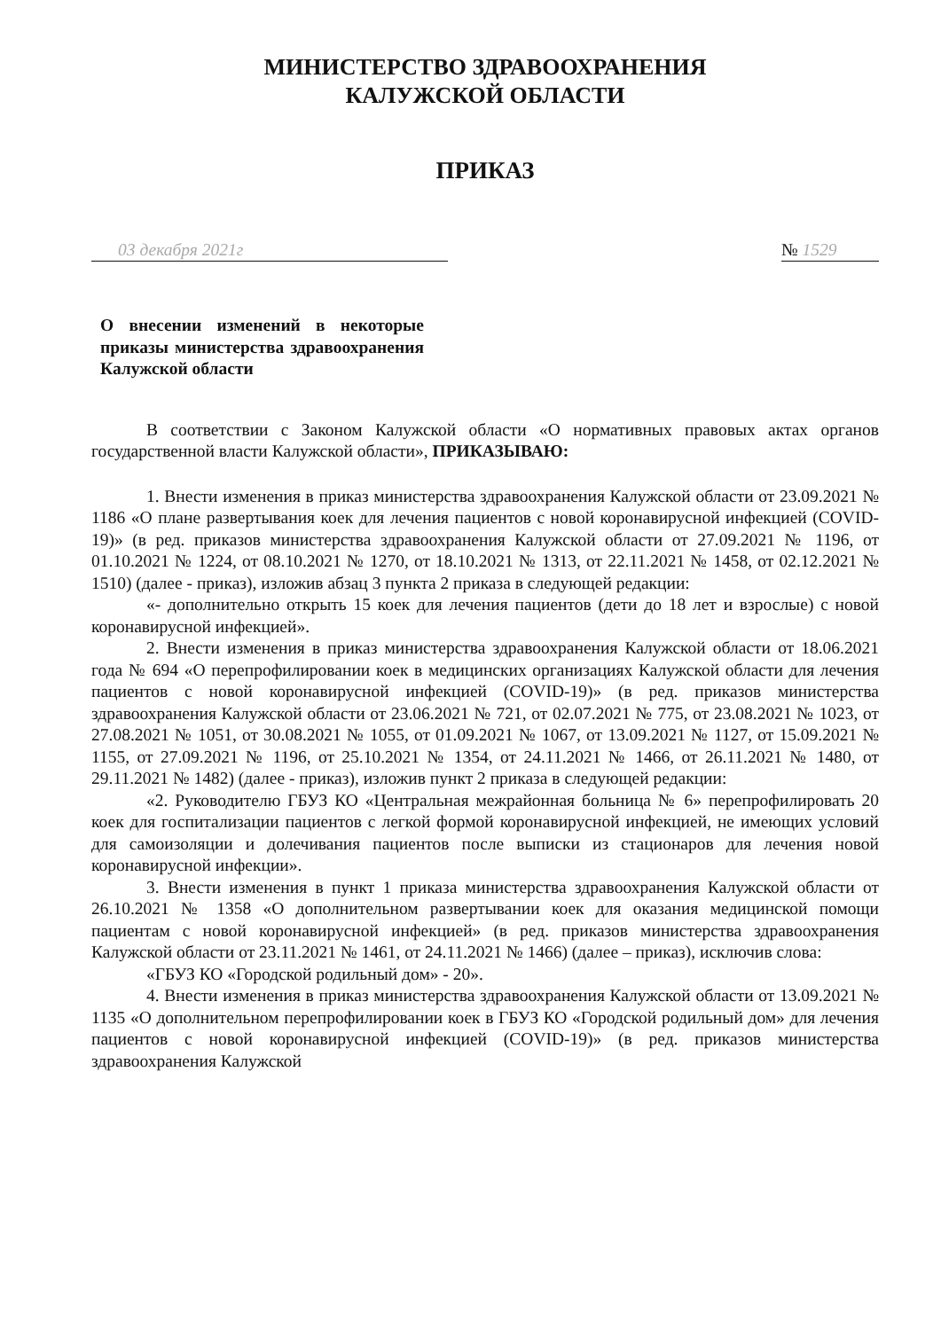МИНИСТЕРСТВО ЗДРАВООХРАНЕНИЯ
КАЛУЖСКОЙ ОБЛАСТИ
ПРИКАЗ
03 декабря 2021г № 1529
О внесении изменений в некоторые приказы министерства здравоохранения Калужской области
В соответствии с Законом Калужской области «О нормативных правовых актах органов государственной власти Калужской области», ПРИКАЗЫВАЮ:
1. Внести изменения в приказ министерства здравоохранения Калужской области от 23.09.2021 № 1186 «О плане развертывания коек для лечения пациентов с новой коронавирусной инфекцией (COVID-19)» (в ред. приказов министерства здравоохранения Калужской области от 27.09.2021 № 1196, от 01.10.2021 № 1224, от 08.10.2021 № 1270, от 18.10.2021 № 1313, от 22.11.2021 № 1458, от 02.12.2021 № 1510) (далее - приказ), изложив абзац 3 пункта 2 приказа в следующей редакции:
«- дополнительно открыть 15 коек для лечения пациентов (дети до 18 лет и взрослые) с новой коронавирусной инфекцией».
2. Внести изменения в приказ министерства здравоохранения Калужской области от 18.06.2021 года № 694 «О перепрофилировании коек в медицинских организациях Калужской области для лечения пациентов с новой коронавирусной инфекцией (COVID-19)» (в ред. приказов министерства здравоохранения Калужской области от 23.06.2021 № 721, от 02.07.2021 № 775, от 23.08.2021 № 1023, от 27.08.2021 № 1051, от 30.08.2021 № 1055, от 01.09.2021 № 1067, от 13.09.2021 № 1127, от 15.09.2021 № 1155, от 27.09.2021 № 1196, от 25.10.2021 № 1354, от 24.11.2021 № 1466, от 26.11.2021 № 1480, от 29.11.2021 № 1482) (далее - приказ), изложив пункт 2 приказа в следующей редакции:
«2. Руководителю ГБУЗ КО «Центральная межрайонная больница № 6» перепрофилировать 20 коек для госпитализации пациентов с легкой формой коронавирусной инфекцией, не имеющих условий для самоизоляции и долечивания пациентов после выписки из стационаров для лечения новой коронавирусной инфекции».
3. Внести изменения в пункт 1 приказа министерства здравоохранения Калужской области от 26.10.2021 № 1358 «О дополнительном развертывании коек для оказания медицинской помощи пациентам с новой коронавирусной инфекцией» (в ред. приказов министерства здравоохранения Калужской области от 23.11.2021 № 1461, от 24.11.2021 № 1466) (далее – приказ), исключив слова:
«ГБУЗ КО «Городской родильный дом» - 20».
4. Внести изменения в приказ министерства здравоохранения Калужской области от 13.09.2021 № 1135 «О дополнительном перепрофилировании коек в ГБУЗ КО «Городской родильный дом» для лечения пациентов с новой коронавирусной инфекцией (COVID-19)» (в ред. приказов министерства здравоохранения Калужской